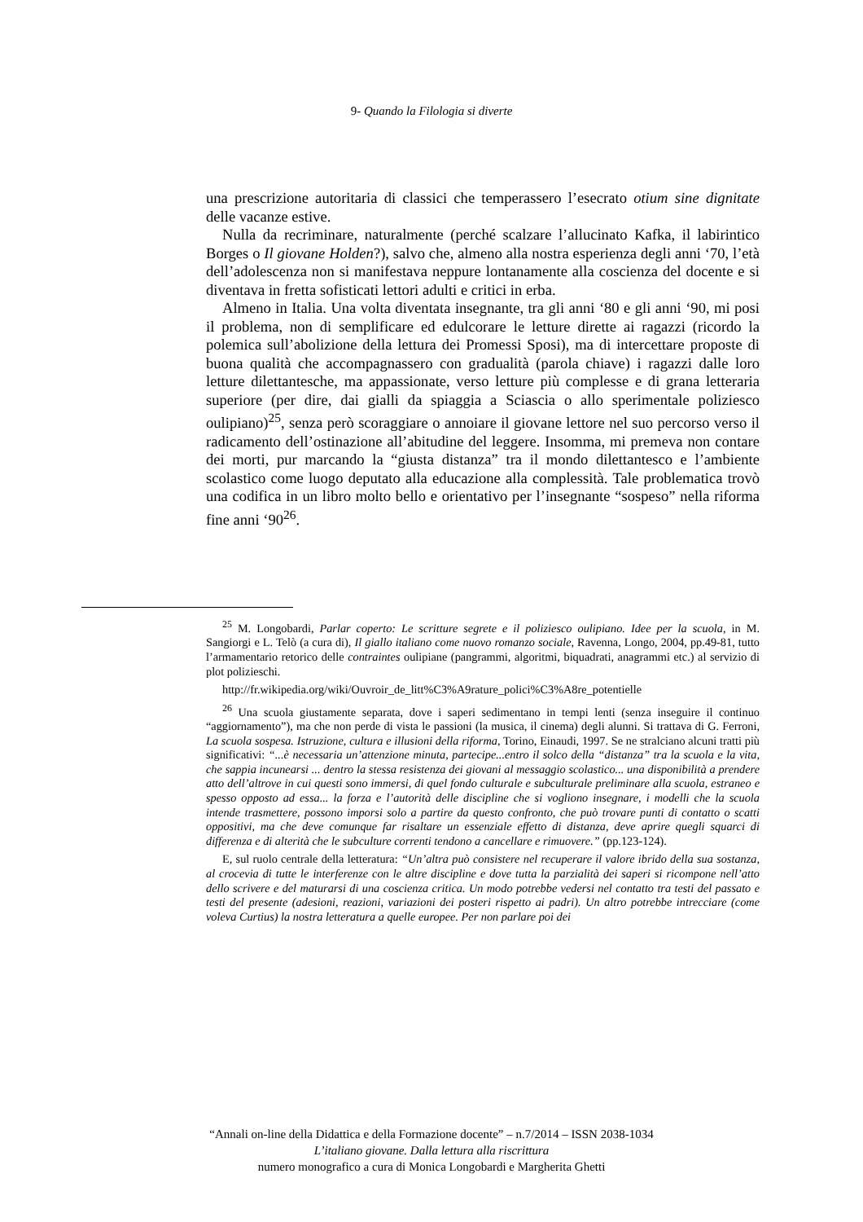9- Quando la Filologia si diverte
una prescrizione autoritaria di classici che temperassero l’esecrato otium sine dignitate delle vacanze estive.
Nulla da recriminare, naturalmente (perché scalzare l’allucinato Kafka, il labirintico Borges o Il giovane Holden?), salvo che, almeno alla nostra esperienza degli anni ‘70, l’età dell’adolescenza non si manifestava neppure lontanamente alla coscienza del docente e si diventava in fretta sofisticati lettori adulti e critici in erba.
Almeno in Italia. Una volta diventata insegnante, tra gli anni ‘80 e gli anni ‘90, mi posi il problema, non di semplificare ed edulcorare le letture dirette ai ragazzi (ricordo la polemica sull’abolizione della lettura dei Promessi Sposi), ma di intercettare proposte di buona qualità che accompagnassero con gradualità (parola chiave) i ragazzi dalle loro letture dilettantesche, ma appassionate, verso letture più complesse e di grana letteraria superiore (per dire, dai gialli da spiaggia a Sciascia o allo sperimentale poliziesco oulipiano)<sup>25</sup>, senza però scoraggiare o annoiare il giovane lettore nel suo percorso verso il radicamento dell’ostinazione all’abitudine del leggere. Insomma, mi premeva non contare dei morti, pur marcando la “giusta distanza” tra il mondo dilettantesco e l’ambiente scolastico come luogo deputato alla educazione alla complessità. Tale problematica trovò una codifica in un libro molto bello e orientativo per l’insegnante “sospeso” nella riforma fine anni ‘90<sup>26</sup>.
<sup>25</sup> M. Longobardi, Parlar coperto: Le scritture segrete e il poliziesco oulipiano. Idee per la scuola, in M. Sangiorgi e L. Telò (a cura di), Il giallo italiano come nuovo romanzo sociale, Ravenna, Longo, 2004, pp.49-81, tutto l’armamentario retorico delle contraintes oulipiane (pangrammi, algoritmi, biquadrati, anagrammi etc.) al servizio di plot polizieschi.
http://fr.wikipedia.org/wiki/Ouvroir_de_litt%C3%A9rature_polici%C3%A8re_potentielle
<sup>26</sup> Una scuola giustamente separata, dove i saperi sedimentano in tempi lenti (senza inseguire il continuo “aggiornamento”), ma che non perde di vista le passioni (la musica, il cinema) degli alunni. Si trattava di G. Ferroni, La scuola sospesa. Istruzione, cultura e illusioni della riforma, Torino, Einaudi, 1997. Se ne stralciano alcuni tratti più significativi: “...è necessaria un’attenzione minuta, partecipe...entro il solco della “distanza” tra la scuola e la vita, che sappia incunearsi ... dentro la stessa resistenza dei giovani al messaggio scolastico... una disponibilità a prendere atto dell’altrove in cui questi sono immersi, di quel fondo culturale e subculturale preliminare alla scuola, estraneo e spesso opposto ad essa... la forza e l’autorità delle discipline che si vogliono insegnare, i modelli che la scuola intende trasmettere, possono imporsi solo a partire da questo confronto, che può trovare punti di contatto o scatti oppositivi, ma che deve comunque far risaltare un essenziale effetto di distanza, deve aprire quegli squarci di differenza e di alterità che le subculture correnti tendono a cancellare e rimuovere.” (pp.123-124).
E, sul ruolo centrale della letteratura: “Un’altra può consistere nel recuperare il valore ibrido della sua sostanza, al crocevia di tutte le interferenze con le altre discipline e dove tutta la parzialità dei saperi si ricompone nell’atto dello scrivere e del maturarsi di una coscienza critica. Un modo potrebbe vedersi nel contatto tra testi del passato e testi del presente (adesioni, reazioni, variazioni dei posteri rispetto ai padri). Un altro potrebbe intrecciare (come voleva Curtius) la nostra letteratura a quelle europee. Per non parlare poi dei
“Annali on-line della Didattica e della Formazione docente” – n.7/2014 – ISSN 2038-1034
L’italiano giovane. Dalla lettura alla riscrittura
numero monografico a cura di Monica Longobardi e Margherita Ghetti